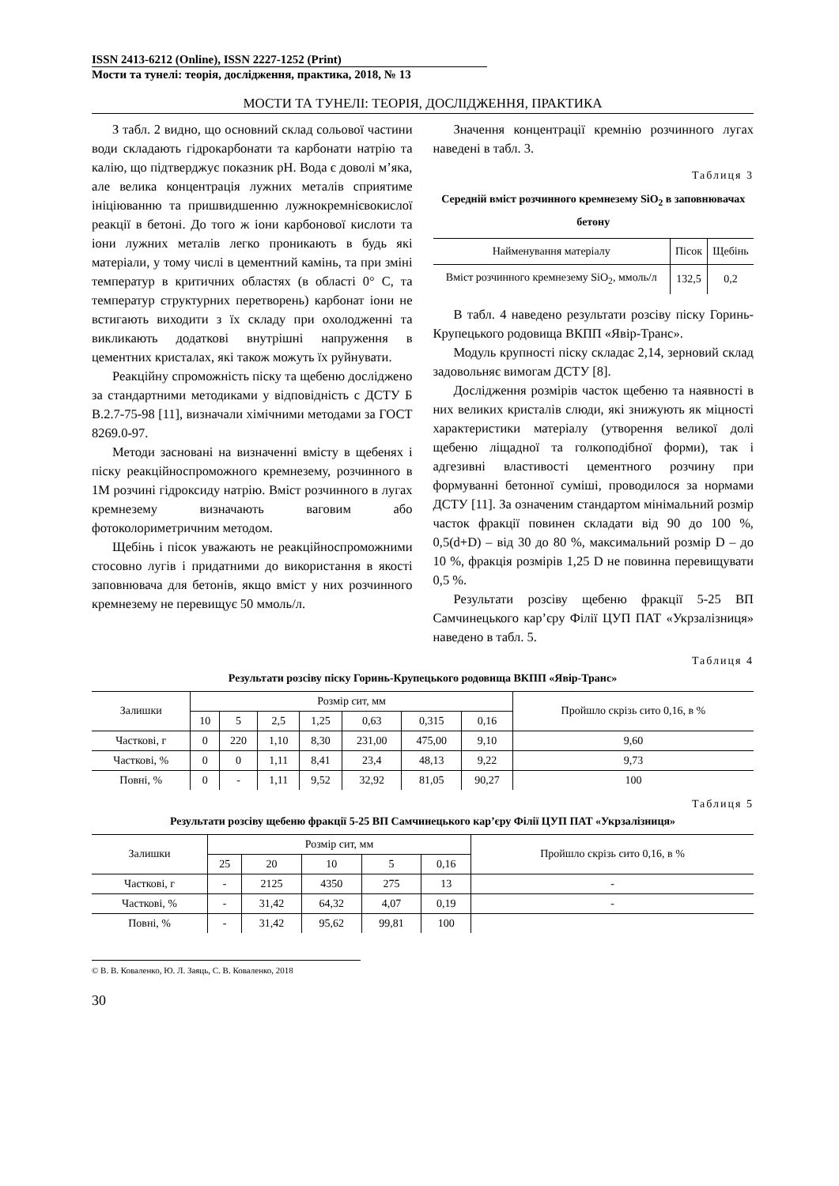ISSN 2413-6212 (Online), ISSN 2227-1252 (Print)
Мости та тунелі: теорія, дослідження, практика, 2018, № 13
МОСТИ ТА ТУНЕЛІ: ТЕОРІЯ, ДОСЛІДЖЕННЯ, ПРАКТИКА
З табл. 2 видно, що основний склад сольової частини води складають гідрокарбонати та карбонати натрію та калію, що підтверджує показник pH. Вода є доволі м’яка, але велика концентрація лужних металів сприятиме ініціюванню та пришвидшенню лужнокремнієвокислої реакції в бетоні. До того ж іони карбонової кислоти та іони лужних металів легко проникають в будь які матеріали, у тому числі в цементний камінь, та при зміні температур в критичних областях (в області 0° С, та температур структурних перетворень) карбонат іони не встигають виходити з їх складу при охолодженні та викликають додаткові внутрішні напруження в цементних кристалах, які також можуть їх руйнувати.
Реакційну спроможність піску та щебеню досліджено за стандартними методиками у відповідність с ДСТУ Б В.2.7-75-98 [11], визначали хімічними методами за ГОСТ 8269.0-97.
Методи засновані на визначенні вмісту в щебенях і піску реакційноспроможного кремнезему, розчинного в 1М розчині гідроксиду натрію. Вміст розчинного в лугах кремнезему визначають ваговим або фотоколориметричним методом.
Щебінь і пісок уважають не реакційноспроможними стосовно лугів і придатними до використання в якості заповнювача для бетонів, якщо вміст у них розчинного кремнезему не перевищує 50 ммоль/л.
Значення концентрації кремнію розчинного лугах наведені в табл. 3.
Таблиця 3
Середній вміст розчинного кремнезему SiO<sub>2</sub> в заповнювачах бетону
| Найменування матеріалу | Пісок | Щебінь |
| --- | --- | --- |
| Вміст розчинного кремнезему SiO<sub>2</sub>, ммоль/л | 132,5 | 0,2 |
В табл. 4 наведено результати розсіву піску Горинь-Крупецького родовища ВКПП «Явір-Транс».
Модуль крупності піску складає 2,14, зерновий склад задовольняє вимогам ДСТУ [8].
Дослідження розмірів часток щебеню та наявності в них великих кристалів слюди, які знижують як міцності характеристики матеріалу (утворення великої долі щебеню ліщадної та голкоподібної форми), так і адгезивні властивості цементного розчину при формуванні бетонної суміші, проводилося за нормами ДСТУ [11]. За означеним стандартом мінімальний розмір часток фракції повинен складати від 90 до 100 %, 0,5(d+D) – від 30 до 80 %, максимальний розмір D – до 10 %, фракція розмірів 1,25 D не повинна перевищувати 0,5 %.
Результати розсіву щебеню фракції 5-25 ВП Самчинецького кар’єру Філії ЦУП ПАТ «Укрзалізниця» наведено в табл. 5.
Таблиця 4
Результати розсіву піску Горинь-Крупецького родовища ВКПП «Явір-Транс»
| Залишки | Розмір сит, мм | | | | | | | Пройшло скрізь сито 0,16, в % |
| --- | --- | --- | --- | --- | --- | --- | --- | --- |
| | 10 | 5 | 2,5 | 1,25 | 0,63 | 0,315 | 0,16 | |
| Часткові, г | 0 | 220 | 1,10 | 8,30 | 231,00 | 475,00 | 9,10 | 9,60 |
| Часткові, % | 0 | 0 | 1,11 | 8,41 | 23,4 | 48,13 | 9,22 | 9,73 |
| Повні, % | 0 | - | 1,11 | 9,52 | 32,92 | 81,05 | 90,27 | 100 |
Таблиця 5
Результати розсіву щебеню фракції 5-25 ВП Самчинецького кар’єру Філії ЦУП ПАТ «Укрзалізниця»
| Залишки | Розмір сит, мм | | | | | Пройшло скрізь сито 0,16, в % |
| --- | --- | --- | --- | --- | --- | --- |
| | 25 | 20 | 10 | 5 | 0,16 | |
| Часткові, г | - | 2125 | 4350 | 275 | 13 | - |
| Часткові, % | - | 31,42 | 64,32 | 4,07 | 0,19 | - |
| Повні, % | - | 31,42 | 95,62 | 99,81 | 100 | |
© В. В. Коваленко, Ю. Л. Заяць, С. В. Коваленко, 2018
30